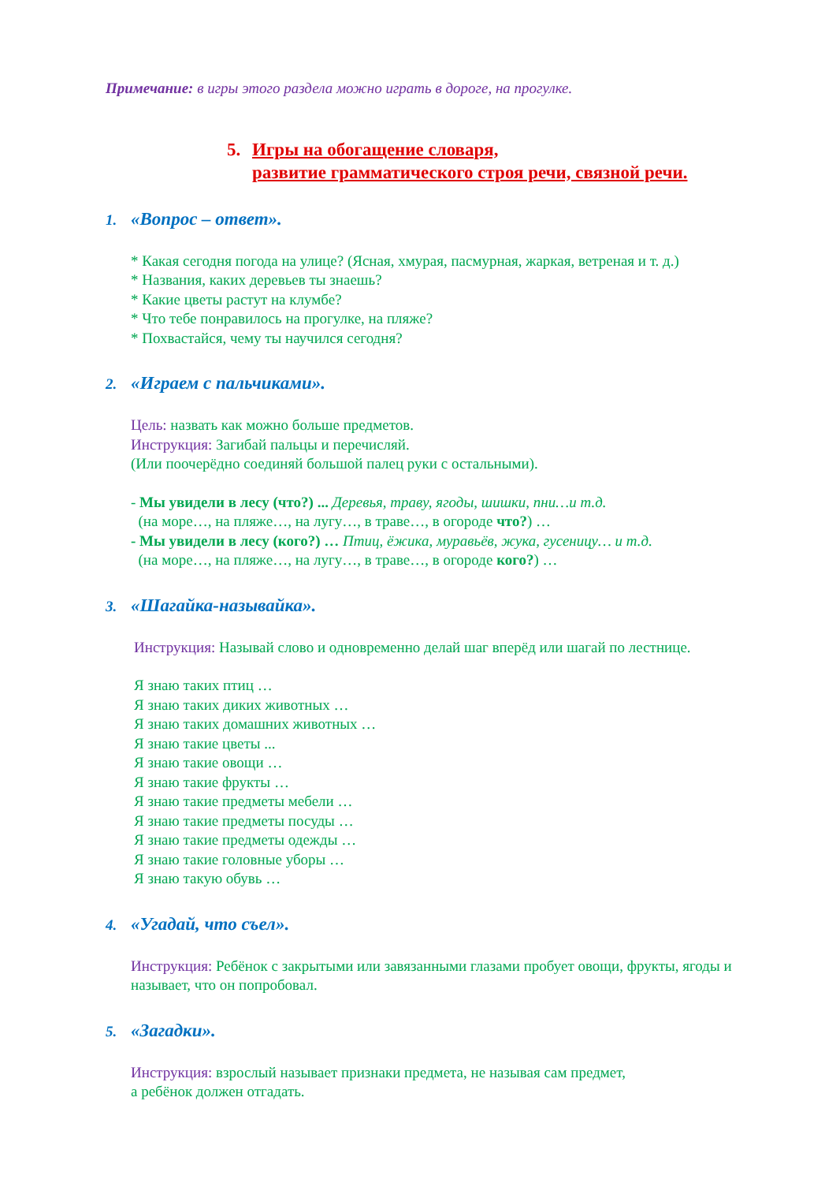Примечание: в игры этого раздела можно играть в дороге, на прогулке.
5.
Игры на обогащение словаря,
развитие грамматического строя речи, связной речи.
1. «Вопрос – ответ».
* Какая сегодня погода на улице? (Ясная, хмурая, пасмурная, жаркая, ветреная и т. д.)
* Названия, каких деревьев ты знаешь?
* Какие цветы растут на клумбе?
* Что тебе понравилось на прогулке, на пляже?
* Похвастайся, чему ты научился сегодня?
2. «Играем с пальчиками».
Цель: назвать как можно больше предметов.
Инструкция: Загибай пальцы и перечисляй.
(Или поочерёдно соединяй большой палец руки с остальными).
- Мы увидели в лесу (что?) ... Деревья, траву, ягоды, шишки, пни…и т.д.
(на море…, на пляже…, на лугу…, в траве…, в огороде что?) …
- Мы увидели в лесу (кого?) … Птиц, ёжика, муравьёв, жука, гусеницу… и т.д.
(на море…, на пляже…, на лугу…, в траве…, в огороде кого?) …
3. «Шагайка-называйка».
Инструкция: Называй слово и одновременно делай шаг вперёд или шагай по лестнице.
Я знаю таких птиц …
Я знаю таких диких животных …
Я знаю таких домашних животных …
Я знаю такие цветы ...
Я знаю такие овощи …
Я знаю такие фрукты …
Я знаю такие предметы мебели …
Я знаю такие предметы посуды …
Я знаю такие предметы одежды …
Я знаю такие головные уборы …
Я знаю такую обувь …
4. «Угадай, что съел».
Инструкция: Ребёнок с закрытыми или завязанными глазами пробует овощи, фрукты, ягоды и называет, что он попробовал.
5. «Загадки».
Инструкция: взрослый называет признаки предмета, не называя сам предмет,
а ребёнок должен отгадать.